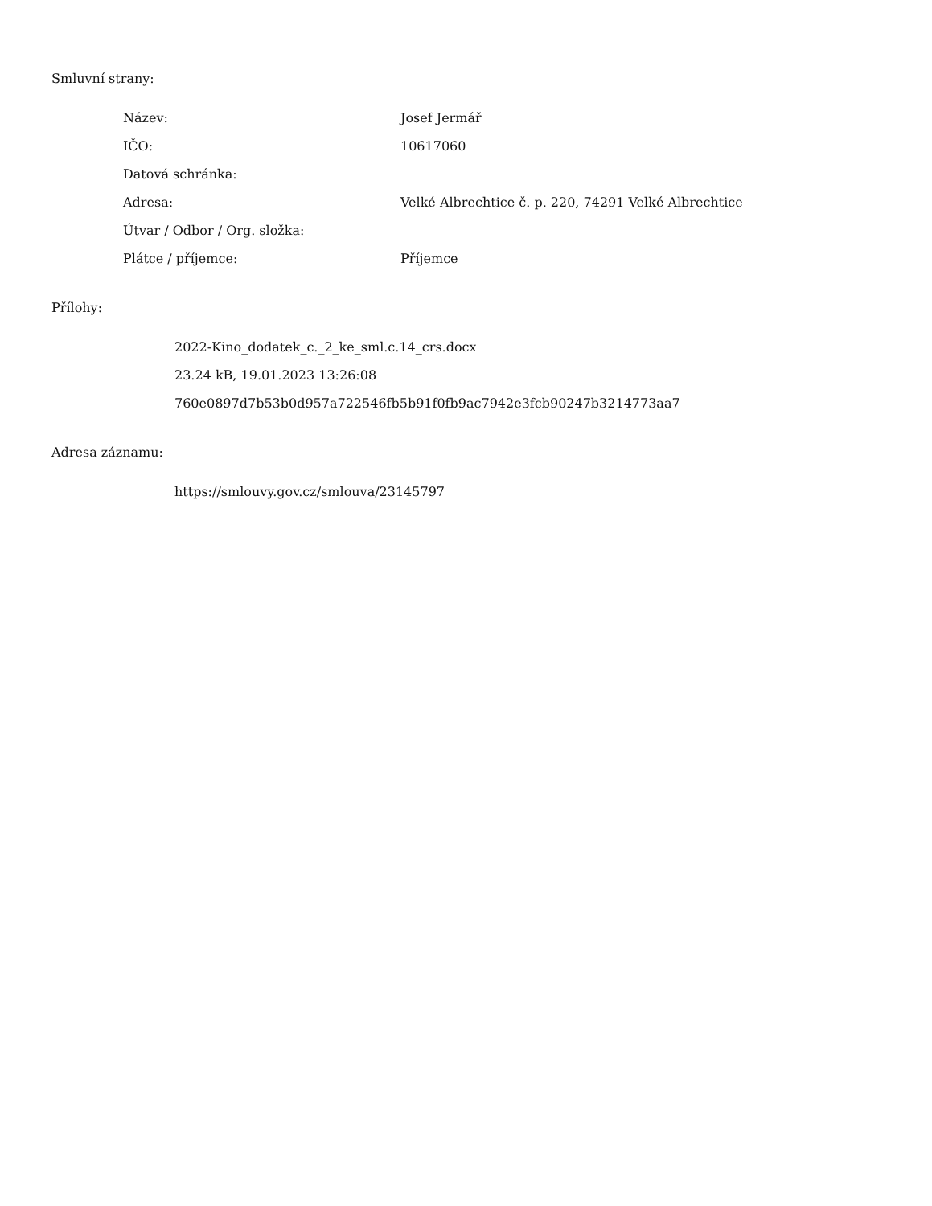Smluvní strany:
| Název: | Josef Jermář |
| IČO: | 10617060 |
| Datová schránka: | |
| Adresa: | Velké Albrechtice č. p. 220, 74291 Velké Albrechtice |
| Útvar / Odbor / Org. složka: | |
| Plátce / příjemce: | Příjemce |
Přílohy:
2022-Kino_dodatek_c._2_ke_sml.c.14_crs.docx
23.24 kB, 19.01.2023 13:26:08
760e0897d7b53b0d957a722546fb5b91f0fb9ac7942e3fcb90247b3214773aa7
Adresa záznamu:
https://smlouvy.gov.cz/smlouva/23145797